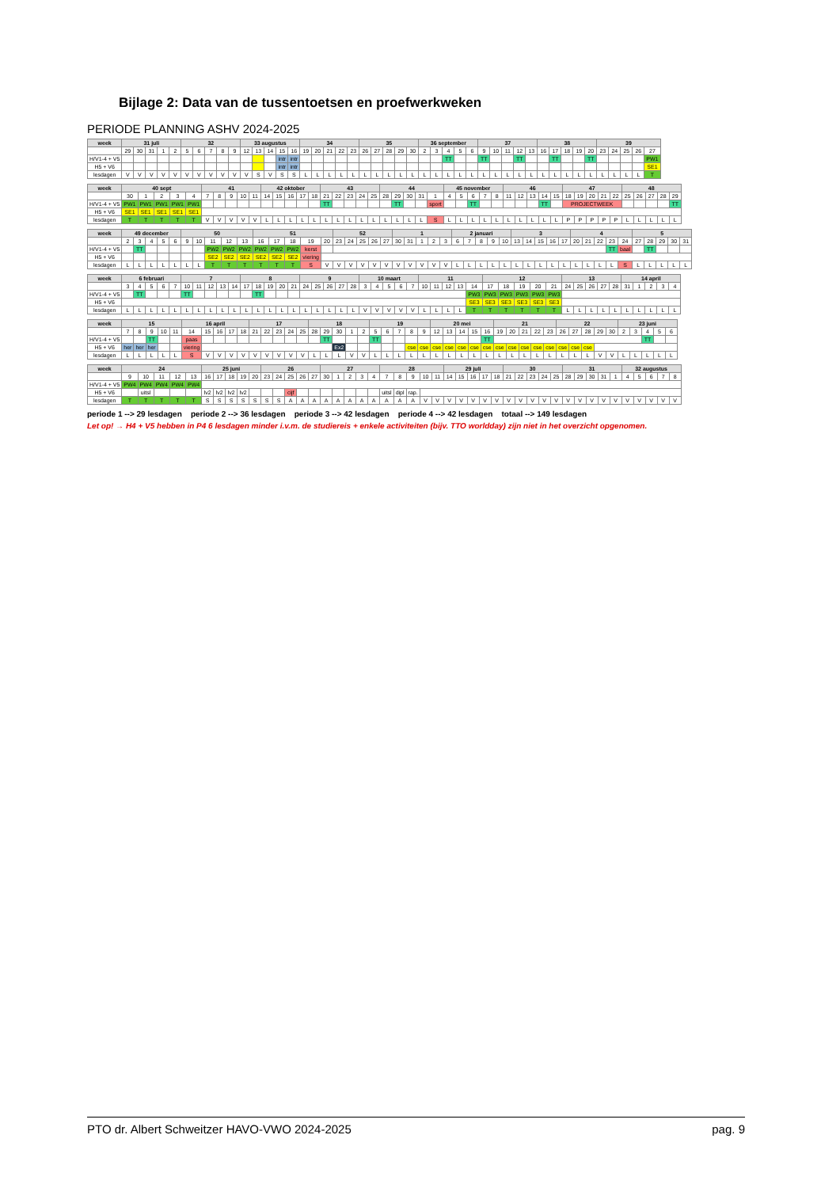Bijlage 2: Data van de tussentoetsen en proefwerkweken
PERIODE PLANNING ASHV 2024-2025
| week | 31 juli | | | | | 32 | | | | | 33 augustus | | | | | 34 | | | | | 35 | | | | | 36 september | | | | | 37 | | | | | 38 | | | | | 39 | | | | |
| --- | --- | --- | --- | --- | --- | --- | --- | --- | --- | --- | --- | --- | --- | --- | --- | --- | --- | --- | --- | --- | --- | --- | --- | --- | --- | --- | --- | --- | --- | --- | --- | --- | --- | --- | --- | --- | --- | --- | --- | --- | --- | --- | --- | --- | --- |
| | 29 | 30 | 31 | 1 | 2 | 5 | 6 | 7 | 8 | 9 | 12 | 13 | 14 | 15 | 16 | 19 | 20 | 21 | 22 | 23 | 26 | 27 | 28 | 29 | 30 | 2 | 3 | 4 | 5 | 6 | 9 | 10 | 11 | 12 | 13 | 16 | 17 | 18 | 19 | 20 | 23 | 24 | 25 | 26 | 27 |
| H/V1-4 + V5 | | | | | | | | | | | | | | intr | intr | | | | | | | | | | | | | TT | | | TT | | | TT | | | TT | | | TT | | | | | PW1 |
| H5 + V6 | | | | | | | | | | | | | | intr | intr | | | | | | | | | | | | | | | | | | | | | | | | | | | | | | SE1 |
| lesdagen | V | V | V | V | V | V | V | V | V | V | V | S | V | S | S | L | L | L | L | L | L | L | L | L | L | L | L | L | L | L | L | L | L | L | L | L | L | L | L | L | L | L | L | L | T |
| week | 40 sept | | | | | 41 | | | | | 42 oktober | | | | | 43 | | | | | 44 | | | | | 45 november | | | | | 46 | | | | | 47 | | | | | 48 | | | | |
| --- | --- | --- | --- | --- | --- | --- | --- | --- | --- | --- | --- | --- | --- | --- | --- | --- | --- | --- | --- | --- | --- | --- | --- | --- | --- | --- | --- | --- | --- | --- | --- | --- | --- | --- | --- | --- | --- | --- | --- | --- | --- | --- | --- | --- | --- |
| | 30 | 1 | 2 | 3 | 4 | 7 | 8 | 9 | 10 | 11 | 14 | 15 | 16 | 17 | 18 | 21 | 22 | 23 | 24 | 25 | 28 | 29 | 30 | 31 | 1 | 4 | 5 | 6 | 7 | 8 | 11 | 12 | 13 | 14 | 15 | 18 | 19 | 20 | 21 | 22 | 25 | 26 | 27 | 28 | 29 |
| H/V1-4 + V5 | PW1 | PW1 | PW1 | PW1 | PW1 | | | | | | | | | | | TT | | | | | | TT | | | sport | | | TT | | | | | | TT | | PROJECTWEEK | | | | | | | | | TT |
| H5 + V6 | SE1 | SE1 | SE1 | SE1 | SE1 | | | | | | | | | | | | | | | | | | | | | | | | | | | | | | | | | | | | | | | | |
| lesdagen | T | T | T | T | T | V | V | V | V | V | L | L | L | L | L | L | L | L | L | L | L | L | L | L | S | L | L | L | L | L | L | L | L | L | L | P | P | P | P | P | L | L | L | L | L |
| week | 49 december | | | | | 50 | | | | | 51 | | | | | 52 | | | | | 1 | | | | | 2 januari | | | | | 3 | | | | | 4 | | | | | 5 | | | | |
| --- | --- | --- | --- | --- | --- | --- | --- | --- | --- | --- | --- | --- | --- | --- | --- | --- | --- | --- | --- | --- | --- | --- | --- | --- | --- | --- | --- | --- | --- | --- | --- | --- | --- | --- | --- | --- | --- | --- | --- | --- | --- | --- | --- | --- | --- |
| | 2 | 3 | 4 | 5 | 6 | 9 | 10 | 11 | 12 | 13 | 16 | 17 | 18 | 19 | 20 | 23 | 24 | 25 | 26 | 27 | 30 | 31 | 1 | 2 | 3 | 6 | 7 | 8 | 9 | 10 | 13 | 14 | 15 | 16 | 17 | 20 | 21 | 22 | 23 | 24 | 27 | 28 | 29 | 30 | 31 |
| H/V1-4 + V5 | | TT | | | | | | PW2 | PW2 | PW2 | PW2 | PW2 | PW2 | kerst | | | | | | | | | | | | | | | | | | | | | | | | | TT | baal | | TT | | | |
| H5 + V6 | | | | | | | | SE2 | SE2 | SE2 | SE2 | SE2 | SE2 | viering | | | | | | | | | | | | | | | | | | | | | | | | | | | | | | | |
| lesdagen | L | L | L | L | L | L | L | T | T | T | T | T | T | S | V | V | V | V | V | V | V | V | V | V | V | L | L | L | L | L | L | L | L | L | L | L | L | L | L | S | L | L | L | L | L |
| week | 6 februari | | | | | 7 | | | | | 8 | | | | | 9 | | | | | 10 maart | | | | | 11 | | | | | 12 | | | | | 13 | | | | | 14 april | | | | |
| --- | --- | --- | --- | --- | --- | --- | --- | --- | --- | --- | --- | --- | --- | --- | --- | --- | --- | --- | --- | --- | --- | --- | --- | --- | --- | --- | --- | --- | --- | --- | --- | --- | --- | --- | --- | --- | --- | --- | --- | --- | --- | --- | --- | --- | --- |
| | 3 | 4 | 5 | 6 | 7 | 10 | 11 | 12 | 13 | 14 | 17 | 18 | 19 | 20 | 21 | 24 | 25 | 26 | 27 | 28 | 3 | 4 | 5 | 6 | 7 | 10 | 11 | 12 | 13 | 14 | 17 | 18 | 19 | 20 | 21 | 24 | 25 | 26 | 27 | 28 | 31 | 1 | 2 | 3 | 4 |
| H/V1-4 + V5 | | TT | | | | TT | | | | | | TT | | | | | | | | | | | | | | | | | | PW3 | PW3 | PW3 | PW3 | PW3 | PW3 | | | | | | | | | | |
| H5 + V6 | | | | | | | | | | | | | | | | | | | | | | | | | | | | | | SE3 | SE3 | SE3 | SE3 | SE3 | SE3 | | | | | | | | | | |
| lesdagen | L | L | L | L | L | L | L | L | L | L | L | L | L | L | L | L | L | L | L | L | V | V | V | V | V | L | L | L | L | T | T | T | T | T | T | L | L | L | L | L | L | L | L | L | L |
| week | 15 | | | | | 16 april | | | | | 17 | | | | | 18 | | | | | 19 | | | | | 20 mei | | | | | 21 | | | | | 22 | | | | | 23 juni | | | | |
| --- | --- | --- | --- | --- | --- | --- | --- | --- | --- | --- | --- | --- | --- | --- | --- | --- | --- | --- | --- | --- | --- | --- | --- | --- | --- | --- | --- | --- | --- | --- | --- | --- | --- | --- | --- | --- | --- | --- | --- | --- | --- | --- | --- | --- | --- |
| | 7 | 8 | 9 | 10 | 11 | 14 | 15 | 16 | 17 | 18 | 21 | 22 | 23 | 24 | 25 | 28 | 29 | 30 | 1 | 2 | 5 | 6 | 7 | 8 | 9 | 12 | 13 | 14 | 15 | 16 | 19 | 20 | 21 | 22 | 23 | 26 | 27 | 28 | 29 | 30 | 2 | 3 | 4 | 5 | 6 |
| H/V1-4 + V5 | | | TT | | | paas | | | | | | | | | | | TT | | | | TT | | | | | | | | | TT | | | | | | | | | | | | | TT | | |
| H5 + V6 | her | her | her | | | viering | | | | | | | | | | | | Ex2 | | | | | | cse | cse | cse | cse | cse | cse | cse | cse | cse | cse | cse | cse | cse | cse | cse | | | | | | | |
| lesdagen | L | L | L | L | L | S | V | V | V | V | V | V | V | V | V | L | L | L | V | V | L | L | L | L | L | L | L | L | L | L | L | L | L | L | L | L | L | L | V | V | L | L | L | L | L |
| week | 24 | | | | | 25 juni | | | | | 26 | | | | | 27 | | | | | 28 | | | | | 29 juli | | | | | 30 | | | | | 31 | | | | | 32 augustus | | | | |
| --- | --- | --- | --- | --- | --- | --- | --- | --- | --- | --- | --- | --- | --- | --- | --- | --- | --- | --- | --- | --- | --- | --- | --- | --- | --- | --- | --- | --- | --- | --- | --- | --- | --- | --- | --- | --- | --- | --- | --- | --- | --- | --- | --- | --- | --- |
| | 9 | 10 | 11 | 12 | 13 | 16 | 17 | 18 | 19 | 20 | 23 | 24 | 25 | 26 | 27 | 30 | 1 | 2 | 3 | 4 | 7 | 8 | 9 | 10 | 11 | 14 | 15 | 16 | 17 | 18 | 21 | 22 | 23 | 24 | 25 | 28 | 29 | 30 | 31 | 1 | 4 | 5 | 6 | 7 | 8 |
| H/V1-4 + V5 | PW4 | PW4 | PW4 | PW4 | PW4 | | | | | | | | | | | | | | | | | | | | | | | | | | | | | | | | | | | | | | | | |
| H5 + V6 | | uitsl | | | | lv2 | lv2 | lv2 | lv2 | | | | cijf | | | | | | | | uitsl | dipl | rap. | | | | | | | | | | | | | | | | | | | | | | |
| lesdagen | T | T | T | T | T | S | S | S | S | S | S | S | A | A | A | A | A | A | A | A | A | A | A | V | V | V | V | V | V | V | V | V | V | V | V | V | V | V | V | V | V | V | V | V | V |
periode 1 --> 29 lesdagen periode 2 --> 36 lesdagen periode 3 --> 42 lesdagen periode 4 --> 42 lesdagen totaal --> 149 lesdagen
Let op! → H4 + V5 hebben in P4 6 lesdagen minder i.v.m. de studiereis + enkele activiteiten (bijv. TTO worldday) zijn niet in het overzicht opgenomen.
PTO dr. Albert Schweitzer HAVO-VWO 2024-2025 pag. 9